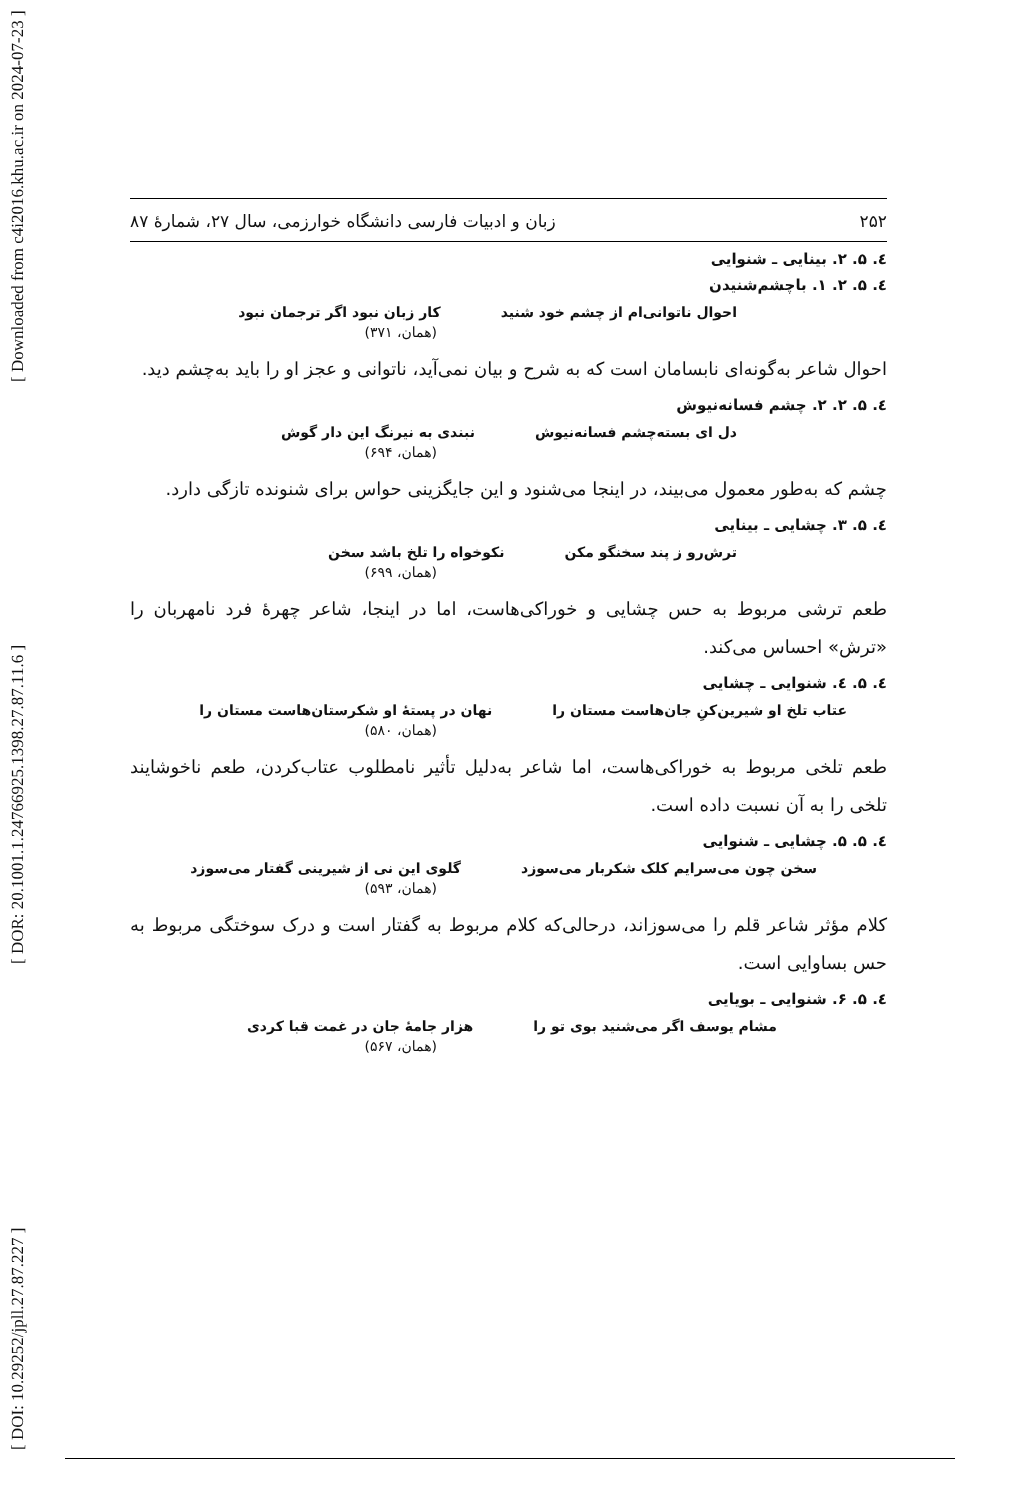[ DOI: 10.29252/jpll.27.87.227 ] [ DOR: 20.1001.1.24766925.1398.27.87.11.6 ] [ Downloaded from c4i2016.khu.ac.ir on 2024-07-23 ]
۲۵۲ زبان و ادبیات فارسی دانشگاه خوارزمی، سال ۲۷، شمارهٔ ۸۷
٤. ۵. ۲. بینایی ـ شنوایی
٤. ۵. ۲. ۱. باچشم‌شنیدن
احوال ناتوانی‌ام از چشم خود شنید کار زبان نبود اگر ترجمان نبود
(همان، ۳۷۱)
احوال شاعر به‌گونه‌ای نابسامان است که به شرح و بیان نمی‌آید، ناتوانی و عجز او را باید به‌چشم دید.
٤. ۵. ۲. ۲. چشم فسانه‌نیوش
دل ای بسته‌چشم فسانه‌نیوش نبندی به نیرنگ این دار گوش
(همان، ۶۹۴)
چشم که به‌طور معمول می‌بیند، در اینجا می‌شنود و این جایگزینی حواس برای شنونده تازگی دارد.
٤. ۵. ۳. چشایی ـ بینایی
ترش‌رو ز پند سخنگو مکن نکوخواه را تلخ باشد سخن
(همان، ۶۹۹)
طعم ترشی مربوط به حس چشایی و خوراکی‌هاست، اما در اینجا، شاعر چهرهٔ فرد نامهربان را «ترش» احساس می‌کند.
٤. ۵. ٤. شنوایی ـ چشایی
عتاب تلخ او شیرین‌کنِ جان‌هاست مستان را نهان در پستهٔ او شکرستان‌هاست مستان را
(همان، ۵۸۰)
طعم تلخی مربوط به خوراکی‌هاست، اما شاعر به‌دلیل تأثیر نامطلوب عتاب‌کردن، طعم ناخوشایند تلخی را به آن نسبت داده است.
٤. ۵. ۵. چشایی ـ شنوایی
سخن چون می‌سرایم کلک شکربار می‌سوزد گلوی این نی از شیرینی گفتار می‌سوزد
(همان، ۵۹۳)
کلام مؤثر شاعر قلم را می‌سوزاند، درحالی‌که کلام مربوط به گفتار است و درک سوختگی مربوط به حس بساوایی است.
٤. ۵. ۶. شنوایی ـ بویایی
مشام یوسف اگر می‌شنید بوی تو را هزار جامهٔ جان در غمت قبا کردی
(همان، ۵۶۷)